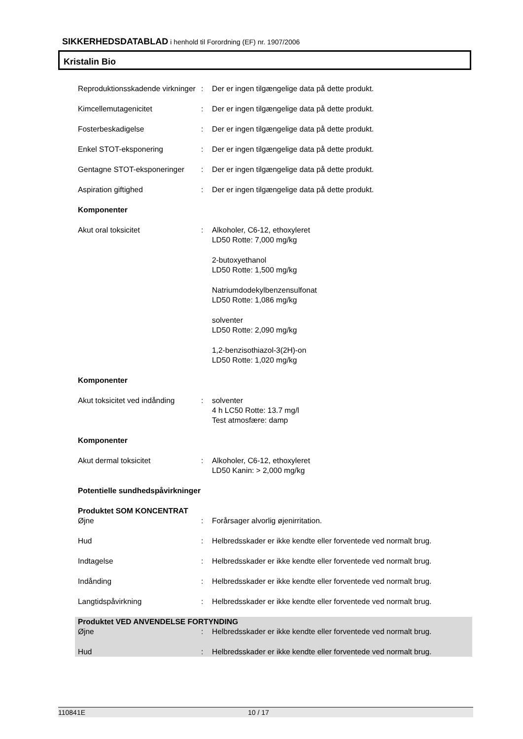SIKKERHEDSDATABLAD i henhold til Forordning (EF) nr. 1907/2006
Kristalin Bio
Reproduktionsskadende virkninger
: Der er ingen tilgængelige data på dette produkt.
Kimcellemutagenicitet : Der er ingen tilgængelige data på dette produkt.
Fosterbeskadigelse : Der er ingen tilgængelige data på dette produkt.
Enkel STOT-eksponering : Der er ingen tilgængelige data på dette produkt.
Gentagne STOT-eksponeringer
: Der er ingen tilgængelige data på dette produkt.
Aspiration giftighed : Der er ingen tilgængelige data på dette produkt.
Komponenter
Akut oral toksicitet : Alkoholer, C6-12, ethoxyleret
LD50 Rotte: 7,000 mg/kg
2-butoxyethanol
LD50 Rotte: 1,500 mg/kg
Natriumdodekylbenzensulfonat
LD50 Rotte: 1,086 mg/kg
solventer
LD50 Rotte: 2,090 mg/kg
1,2-benzisothiazol-3(2H)-on
LD50 Rotte: 1,020 mg/kg
Komponenter
Akut toksicitet ved indånding
: solventer
4 h LC50 Rotte: 13.7 mg/l
Test atmosfære: damp
Komponenter
Akut dermal toksicitet : Alkoholer, C6-12, ethoxyleret
LD50 Kanin: > 2,000 mg/kg
Potentielle sundhedspåvirkninger
Produktet SOM KONCENTRAT
Øjne : Forårsager alvorlig øjenirritation.
Hud : Helbredsskader er ikke kendte eller forventede ved normalt brug.
Indtagelse : Helbredsskader er ikke kendte eller forventede ved normalt brug.
Indånding : Helbredsskader er ikke kendte eller forventede ved normalt brug.
Langtidspåvirkning : Helbredsskader er ikke kendte eller forventede ved normalt brug.
Produktet VED ANVENDELSE FORTYNDING
Øjne : Helbredsskader er ikke kendte eller forventede ved normalt brug.
Hud : Helbredsskader er ikke kendte eller forventede ved normalt brug.
110841E 10 / 17